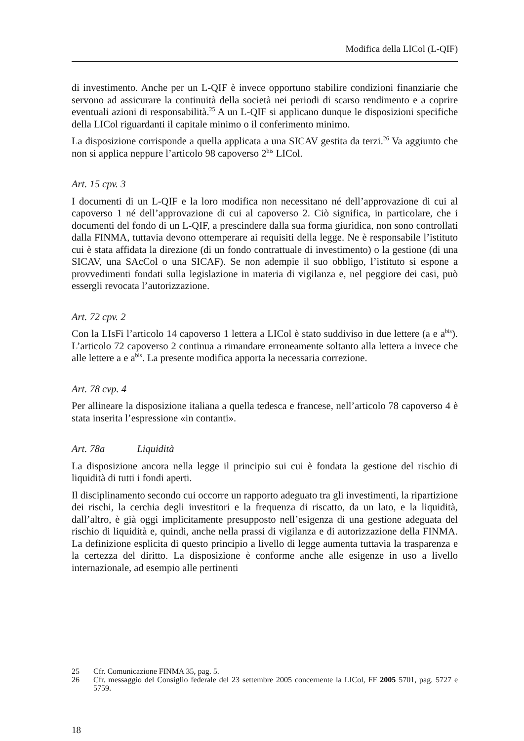Modifica della LICol (L-QIF)
di investimento. Anche per un L-QIF è invece opportuno stabilire condizioni finanziarie che servono ad assicurare la continuità della società nei periodi di scarso rendimento e a coprire eventuali azioni di responsabilità.<sup>25</sup> A un L-QIF si applicano dunque le disposizioni specifiche della LICol riguardanti il capitale minimo o il conferimento minimo.
La disposizione corrisponde a quella applicata a una SICAV gestita da terzi.<sup>26</sup> Va aggiunto che non si applica neppure l’articolo 98 capoverso 2<sup>bis</sup> LICol.
Art. 15 cpv. 3
I documenti di un L-QIF e la loro modifica non necessitano né dell’approvazione di cui al capoverso 1 né dell’approvazione di cui al capoverso 2. Ciò significa, in particolare, che i documenti del fondo di un L-QIF, a prescindere dalla sua forma giuridica, non sono controllati dalla FINMA, tuttavia devono ottemperare ai requisiti della legge. Ne è responsabile l’istituto cui è stata affidata la direzione (di un fondo contrattuale di investimento) o la gestione (di una SICAV, una SAcCol o una SICAF). Se non adempie il suo obbligo, l’istituto si espone a provvedimenti fondati sulla legislazione in materia di vigilanza e, nel peggiore dei casi, può essergli revocata l’autorizzazione.
Art. 72 cpv. 2
Con la LIsFi l’articolo 14 capoverso 1 lettera a LICol è stato suddiviso in due lettere (a e a<sup>bis</sup>). L’articolo 72 capoverso 2 continua a rimandare erroneamente soltanto alla lettera a invece che alle lettere a e a<sup>bis</sup>. La presente modifica apporta la necessaria correzione.
Art. 78 cvp. 4
Per allineare la disposizione italiana a quella tedesca e francese, nell’articolo 78 capoverso 4 è stata inserita l’espressione «in contanti».
Art. 78a Liquidità
La disposizione ancora nella legge il principio sui cui è fondata la gestione del rischio di liquidità di tutti i fondi aperti.
Il disciplinamento secondo cui occorre un rapporto adeguato tra gli investimenti, la ripartizione dei rischi, la cerchia degli investitori e la frequenza di riscatto, da un lato, e la liquidità, dall’altro, è già oggi implicitamente presupposto nell’esigenza di una gestione adeguata del rischio di liquidità e, quindi, anche nella prassi di vigilanza e di autorizzazione della FINMA. La definizione esplicita di questo principio a livello di legge aumenta tuttavia la trasparenza e la certezza del diritto. La disposizione è conforme anche alle esigenze in uso a livello internazionale, ad esempio alle pertinenti
25 Cfr. Comunicazione FINMA 35, pag. 5.
26 Cfr. messaggio del Consiglio federale del 23 settembre 2005 concernente la LICol, FF 2005 5701, pag. 5727 e 5759.
18